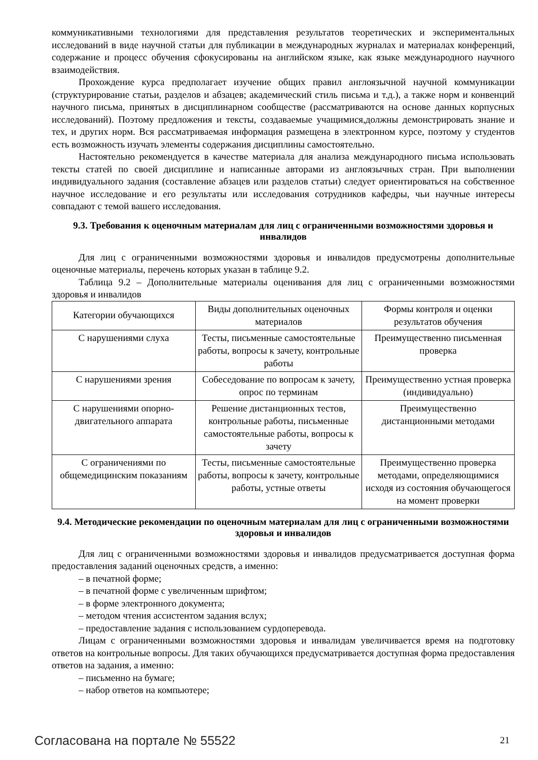коммуникативными технологиями для представления результатов теоретических и экспериментальных исследований в виде научной статьи для публикации в международных журналах и материалах конференций, содержание и процесс обучения сфокусированы на английском языке, как языке международного научного взаимодействия.
Прохождение курса предполагает изучение общих правил англоязычной научной коммуникации (структурирование статьи, разделов и абзацев; академический стиль письма и т.д.), а также норм и конвенций научного письма, принятых в дисциплинарном сообществе (рассматриваются на основе данных корпусных исследований). Поэтому предложения и тексты, создаваемые учащимися,должны демонстрировать знание и тех, и других норм. Вся рассматриваемая информация размещена в электронном курсе, поэтому у студентов есть возможность изучать элементы содержания дисциплины самостоятельно.
Настоятельно рекомендуется в качестве материала для анализа международного письма использовать тексты статей по своей дисциплине и написанные авторами из англоязычных стран. При выполнении индивидуального задания (составление абзацев или разделов статьи) следует ориентироваться на собственное научное исследование и его результаты или исследования сотрудников кафедры, чьи научные интересы совпадают с темой вашего исследования.
9.3. Требования к оценочным материалам для лиц с ограниченными возможностями здоровья и инвалидов
Для лиц с ограниченными возможностями здоровья и инвалидов предусмотрены дополнительные оценочные материалы, перечень которых указан в таблице 9.2.
Таблица 9.2 – Дополнительные материалы оценивания для лиц с ограниченными возможностями здоровья и инвалидов
| Категории обучающихся | Виды дополнительных оценочных материалов | Формы контроля и оценки результатов обучения |
| С нарушениями слуха | Тесты, письменные самостоятельные работы, вопросы к зачету, контрольные работы | Преимущественно письменная проверка |
| С нарушениями зрения | Собеседование по вопросам к зачету, опрос по терминам | Преимущественно устная проверка (индивидуально) |
| С нарушениями опорно-двигательного аппарата | Решение дистанционных тестов, контрольные работы, письменные самостоятельные работы, вопросы к зачету | Преимущественно дистанционными методами |
| С ограничениями по общемедицинским показаниям | Тесты, письменные самостоятельные работы, вопросы к зачету, контрольные работы, устные ответы | Преимущественно проверка методами, определяющимися исходя из состояния обучающегося на момент проверки |
9.4. Методические рекомендации по оценочным материалам для лиц с ограниченными возможностями здоровья и инвалидов
Для лиц с ограниченными возможностями здоровья и инвалидов предусматривается доступная форма предоставления заданий оценочных средств, а именно:
– в печатной форме;
– в печатной форме с увеличенным шрифтом;
– в форме электронного документа;
– методом чтения ассистентом задания вслух;
– предоставление задания с использованием сурдоперевода.
Лицам с ограниченными возможностями здоровья и инвалидам увеличивается время на подготовку ответов на контрольные вопросы. Для таких обучающихся предусматривается доступная форма предоставления ответов на задания, а именно:
– письменно на бумаге;
– набор ответов на компьютере;
Согласована на портале № 55522 21